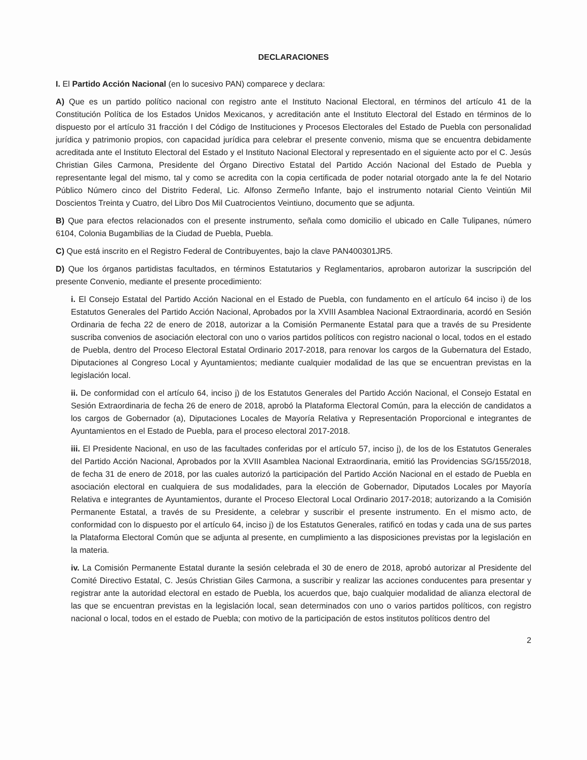DECLARACIONES
I. El Partido Acción Nacional (en lo sucesivo PAN) comparece y declara:
A) Que es un partido político nacional con registro ante el Instituto Nacional Electoral, en términos del artículo 41 de la Constitución Política de los Estados Unidos Mexicanos, y acreditación ante el Instituto Electoral del Estado en términos de lo dispuesto por el artículo 31 fracción I del Código de Instituciones y Procesos Electorales del Estado de Puebla con personalidad jurídica y patrimonio propios, con capacidad jurídica para celebrar el presente convenio, misma que se encuentra debidamente acreditada ante el Instituto Electoral del Estado y el Instituto Nacional Electoral y representado en el siguiente acto por el C. Jesús Christian Giles Carmona, Presidente del Órgano Directivo Estatal del Partido Acción Nacional del Estado de Puebla y representante legal del mismo, tal y como se acredita con la copia certificada de poder notarial otorgado ante la fe del Notario Público Número cinco del Distrito Federal, Lic. Alfonso Zermeño Infante, bajo el instrumento notarial Ciento Veintiún Mil Doscientos Treinta y Cuatro, del Libro Dos Mil Cuatrocientos Veintiuno, documento que se adjunta.
B) Que para efectos relacionados con el presente instrumento, señala como domicilio el ubicado en Calle Tulipanes, número 6104, Colonia Bugambilias de la Ciudad de Puebla, Puebla.
C) Que está inscrito en el Registro Federal de Contribuyentes, bajo la clave PAN400301JR5.
D) Que los órganos partidistas facultados, en términos Estatutarios y Reglamentarios, aprobaron autorizar la suscripción del presente Convenio, mediante el presente procedimiento:
i. El Consejo Estatal del Partido Acción Nacional en el Estado de Puebla, con fundamento en el artículo 64 inciso i) de los Estatutos Generales del Partido Acción Nacional, Aprobados por la XVIII Asamblea Nacional Extraordinaria, acordó en Sesión Ordinaria de fecha 22 de enero de 2018, autorizar a la Comisión Permanente Estatal para que a través de su Presidente suscriba convenios de asociación electoral con uno o varios partidos políticos con registro nacional o local, todos en el estado de Puebla, dentro del Proceso Electoral Estatal Ordinario 2017-2018, para renovar los cargos de la Gubernatura del Estado, Diputaciones al Congreso Local y Ayuntamientos; mediante cualquier modalidad de las que se encuentran previstas en la legislación local.
ii. De conformidad con el artículo 64, inciso j) de los Estatutos Generales del Partido Acción Nacional, el Consejo Estatal en Sesión Extraordinaria de fecha 26 de enero de 2018, aprobó la Plataforma Electoral Común, para la elección de candidatos a los cargos de Gobernador (a), Diputaciones Locales de Mayoría Relativa y Representación Proporcional e integrantes de Ayuntamientos en el Estado de Puebla, para el proceso electoral 2017-2018.
iii. El Presidente Nacional, en uso de las facultades conferidas por el artículo 57, inciso j), de los de los Estatutos Generales del Partido Acción Nacional, Aprobados por la XVIII Asamblea Nacional Extraordinaria, emitió las Providencias SG/155/2018, de fecha 31 de enero de 2018, por las cuales autorizó la participación del Partido Acción Nacional en el estado de Puebla en asociación electoral en cualquiera de sus modalidades, para la elección de Gobernador, Diputados Locales por Mayoría Relativa e integrantes de Ayuntamientos, durante el Proceso Electoral Local Ordinario 2017-2018; autorizando a la Comisión Permanente Estatal, a través de su Presidente, a celebrar y suscribir el presente instrumento. En el mismo acto, de conformidad con lo dispuesto por el artículo 64, inciso j) de los Estatutos Generales, ratificó en todas y cada una de sus partes la Plataforma Electoral Común que se adjunta al presente, en cumplimiento a las disposiciones previstas por la legislación en la materia.
iv. La Comisión Permanente Estatal durante la sesión celebrada el 30 de enero de 2018, aprobó autorizar al Presidente del Comité Directivo Estatal, C. Jesús Christian Giles Carmona, a suscribir y realizar las acciones conducentes para presentar y registrar ante la autoridad electoral en estado de Puebla, los acuerdos que, bajo cualquier modalidad de alianza electoral de las que se encuentran previstas en la legislación local, sean determinados con uno o varios partidos políticos, con registro nacional o local, todos en el estado de Puebla; con motivo de la participación de estos institutos políticos dentro del
2